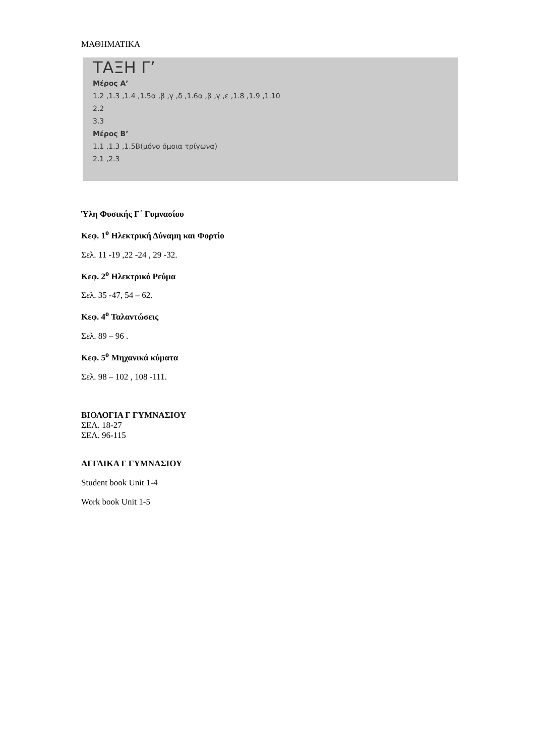ΜΑΘΗΜΑΤΙΚΑ
ΤΑΞΗ Γ’
Μέρος Α’
1.2 ,1.3 ,1.4 ,1.5α ,β ,γ ,δ ,1.6α ,β ,γ ,ε ,1.8 ,1.9 ,1.10
2.2
3.3
Μέρος Β’
1.1 ,1.3 ,1.5Β(μόνο όμοια τρίγωνα)
2.1 ,2.3
Ύλη Φυσικής Γ΄ Γυμνασίου
Κεφ. 1<sup>ο</sup> Ηλεκτρική Δύναμη και Φορτίο
Σελ. 11 -19 ,22 -24 , 29 -32.
Κεφ. 2<sup>ο</sup> Ηλεκτρικό Ρεύμα
Σελ. 35 -47, 54 – 62.
Κεφ. 4<sup>ο</sup> Ταλαντώσεις
Σελ. 89 – 96 .
Κεφ. 5<sup>ο</sup> Μηχανικά κύματα
Σελ. 98 – 102 , 108 -111.
ΒΙΟΛΟΓΙΑ Γ ΓΥΜΝΑΣΙΟΥ
ΣΕΛ. 18-27
ΣΕΛ. 96-115
ΑΓΓΛΙΚΑ Γ ΓΥΜΝΑΣΙΟΥ
Student book Unit 1-4
Work book Unit 1-5